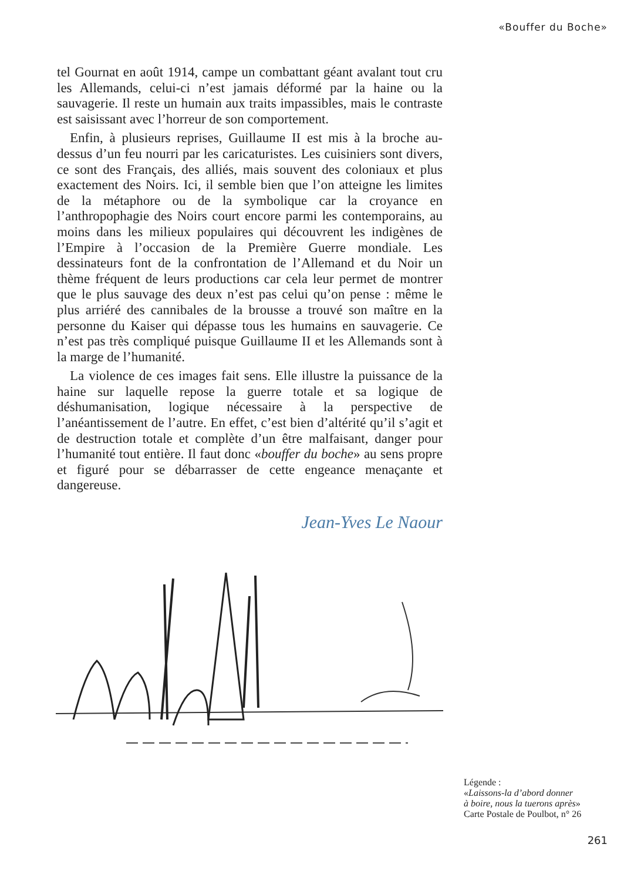«Bouffer du Boche»
tel Gournat en août 1914, campe un combattant géant avalant tout cru les Allemands, celui-ci n’est jamais déformé par la haine ou la sauvagerie. Il reste un humain aux traits impassibles, mais le contraste est saisissant avec l’horreur de son comportement.
Enfin, à plusieurs reprises, Guillaume II est mis à la broche au-dessus d’un feu nourri par les caricaturistes. Les cuisiniers sont divers, ce sont des Français, des alliés, mais souvent des coloniaux et plus exactement des Noirs. Ici, il semble bien que l’on atteigne les limites de la métaphore ou de la symbolique car la croyance en l’anthropophagie des Noirs court encore parmi les contemporains, au moins dans les milieux populaires qui découvrent les indigènes de l’Empire à l’occasion de la Première Guerre mondiale. Les dessinateurs font de la confrontation de l’Allemand et du Noir un thème fréquent de leurs productions car cela leur permet de montrer que le plus sauvage des deux n’est pas celui qu’on pense : même le plus arriéré des cannibales de la brousse a trouvé son maître en la personne du Kaiser qui dépasse tous les humains en sauvagerie. Ce n’est pas très compliqué puisque Guillaume II et les Allemands sont à la marge de l’humanité.
La violence de ces images fait sens. Elle illustre la puissance de la haine sur laquelle repose la guerre totale et sa logique de déshumanisation, logique nécessaire à la perspective de l’anéantissement de l’autre. En effet, c’est bien d’altérité qu’il s’agit et de destruction totale et complète d’un être malfaisant, danger pour l’humanité tout entière. Il faut donc «bouffer du boche» au sens propre et figuré pour se débarrasser de cette engeance menaçante et dangereuse.
Jean-Yves Le Naour
Légende :
«Laissons-la d’abord donner
à boire, nous la tuerons après»
Carte Postale de Poulbot, n° 26
261